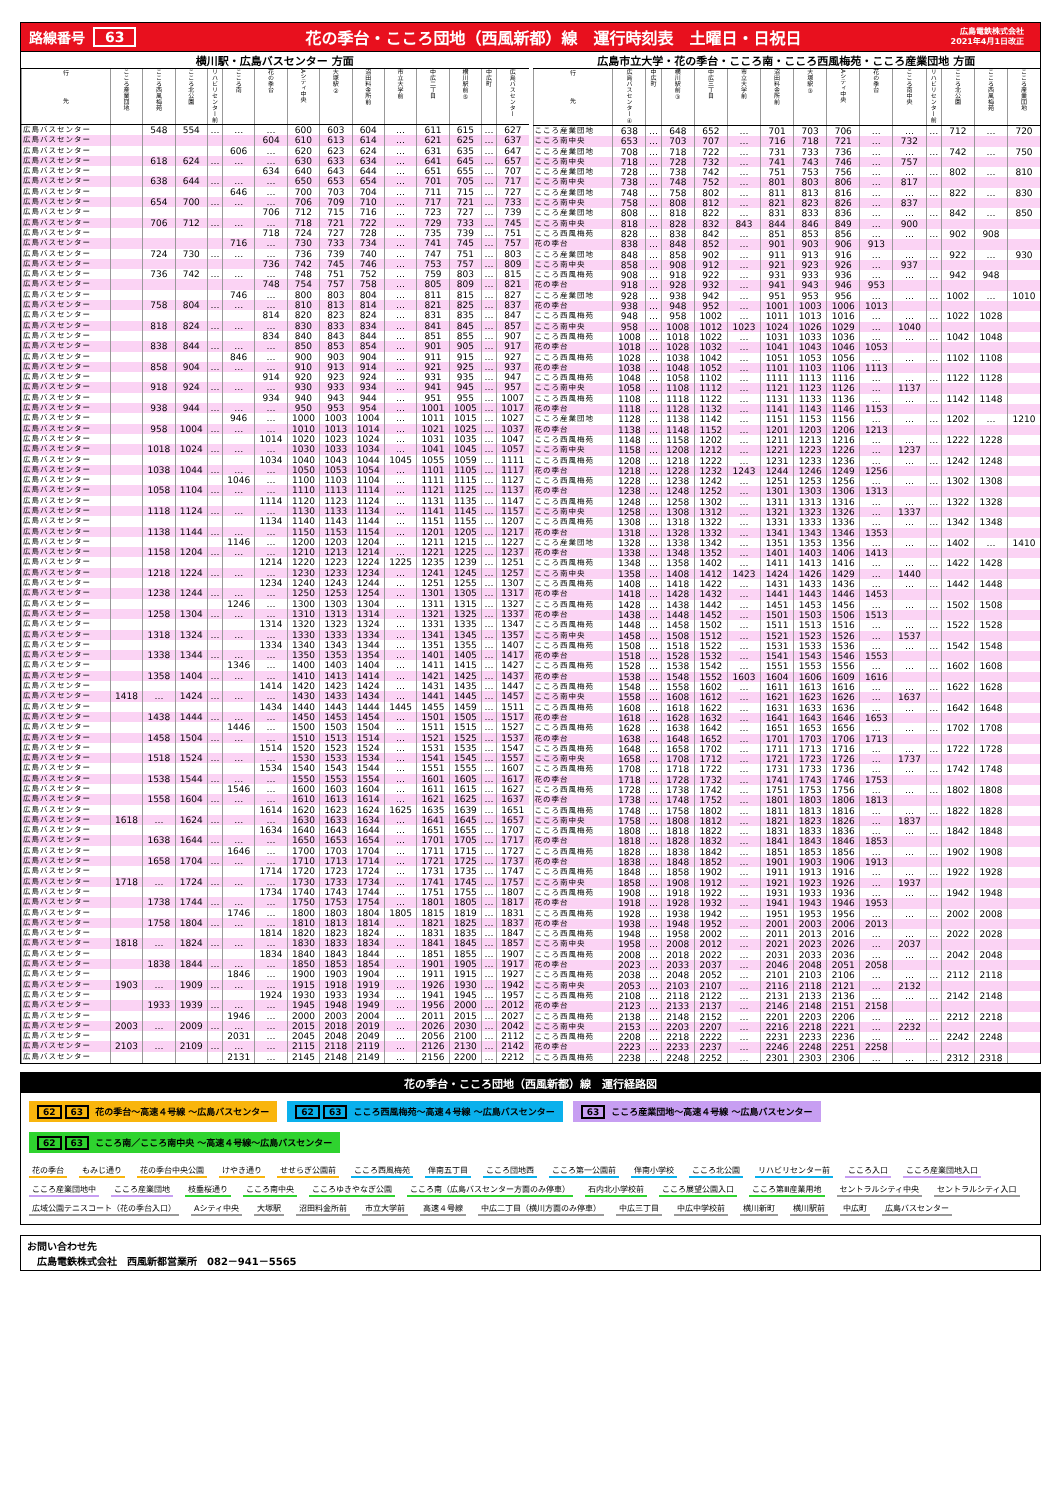路線番号 63 花の季台・こころ団地（西風新都）線　運行時刻表　土曜日・日祝日 広島電鉄株式会社
2021年4月1日改正
横川駅・広島バスセンター 方面
| 行 先 | こころ産業団地 | こころ西風梅苑 | こころ北公園 | リハビリセンター前 | こころ南 | 花の季台 | Aシティ中央 | 大塚駅② | 沼田料金所前 | 市立大学前 | 中広二丁目 | 横川駅前⑤ | 中広町 | 広島バスセンター |
| --- | --- | --- | --- | --- | --- | --- | --- | --- | --- | --- | --- | --- | --- | --- |
| 広島バスセンター | | 548 | 554 | … | … | … | 600 | 603 | 604 | … | 611 | 615 | … | 627 |
| 広島バスセンター | | | | | | 604 | 610 | 613 | 614 | … | 621 | 625 | … | 637 |
| 広島バスセンター | | | | | 606 | … | 620 | 623 | 624 | … | 631 | 635 | … | 647 |
| 広島バスセンター | | 618 | 624 | … | … | … | 630 | 633 | 634 | … | 641 | 645 | … | 657 |
| 広島バスセンター | | | | | | 634 | 640 | 643 | 644 | … | 651 | 655 | … | 707 |
| 広島バスセンター | | 638 | 644 | … | … | … | 650 | 653 | 654 | … | 701 | 705 | … | 717 |
| 広島バスセンター | | | | | 646 | … | 700 | 703 | 704 | … | 711 | 715 | … | 727 |
| 広島バスセンター | | 654 | 700 | … | … | … | 706 | 709 | 710 | … | 717 | 721 | … | 733 |
| 広島バスセンター | | | | | | 706 | 712 | 715 | 716 | … | 723 | 727 | … | 739 |
| 広島バスセンター | | 706 | 712 | … | … | … | 718 | 721 | 722 | … | 729 | 733 | … | 745 |
| 広島バスセンター | | | | | | 718 | 724 | 727 | 728 | … | 735 | 739 | … | 751 |
| 広島バスセンター | | | | | 716 | … | 730 | 733 | 734 | … | 741 | 745 | … | 757 |
| 広島バスセンター | | 724 | 730 | … | … | … | 736 | 739 | 740 | … | 747 | 751 | … | 803 |
| 広島バスセンター | | | | | | 736 | 742 | 745 | 746 | … | 753 | 757 | … | 809 |
| 広島バスセンター | | 736 | 742 | … | … | … | 748 | 751 | 752 | … | 759 | 803 | … | 815 |
| 広島バスセンター | | | | | | 748 | 754 | 757 | 758 | … | 805 | 809 | … | 821 |
| 広島バスセンター | | | | | 746 | … | 800 | 803 | 804 | … | 811 | 815 | … | 827 |
| 広島バスセンター | | 758 | 804 | … | … | … | 810 | 813 | 814 | … | 821 | 825 | … | 837 |
| 広島バスセンター | | | | | | 814 | 820 | 823 | 824 | … | 831 | 835 | … | 847 |
| 広島バスセンター | | 818 | 824 | … | … | … | 830 | 833 | 834 | … | 841 | 845 | … | 857 |
| 広島バスセンター | | | | | | 834 | 840 | 843 | 844 | … | 851 | 855 | … | 907 |
| 広島バスセンター | | 838 | 844 | … | … | … | 850 | 853 | 854 | … | 901 | 905 | … | 917 |
| 広島バスセンター | | | | | 846 | … | 900 | 903 | 904 | … | 911 | 915 | … | 927 |
| 広島バスセンター | | 858 | 904 | … | … | … | 910 | 913 | 914 | … | 921 | 925 | … | 937 |
| 広島バスセンター | | | | | | 914 | 920 | 923 | 924 | … | 931 | 935 | … | 947 |
| 広島バスセンター | | 918 | 924 | … | … | … | 930 | 933 | 934 | … | 941 | 945 | … | 957 |
| 広島バスセンター | | | | | | 934 | 940 | 943 | 944 | … | 951 | 955 | … | 1007 |
| 広島バスセンター | | 938 | 944 | … | … | … | 950 | 953 | 954 | … | 1001 | 1005 | … | 1017 |
| 広島バスセンター | | | | | 946 | … | 1000 | 1003 | 1004 | … | 1011 | 1015 | … | 1027 |
| 広島バスセンター | | 958 | 1004 | … | … | … | 1010 | 1013 | 1014 | … | 1021 | 1025 | … | 1037 |
| 広島バスセンター | | | | | | 1014 | 1020 | 1023 | 1024 | … | 1031 | 1035 | … | 1047 |
| 広島バスセンター | | 1018 | 1024 | … | … | … | 1030 | 1033 | 1034 | … | 1041 | 1045 | … | 1057 |
| 広島バスセンター | | | | | | 1034 | 1040 | 1043 | 1044 | 1045 | 1055 | 1059 | … | 1111 |
| 広島バスセンター | | 1038 | 1044 | … | … | … | 1050 | 1053 | 1054 | … | 1101 | 1105 | … | 1117 |
| 広島バスセンター | | | | | 1046 | … | 1100 | 1103 | 1104 | … | 1111 | 1115 | … | 1127 |
| 広島バスセンター | | 1058 | 1104 | … | … | … | 1110 | 1113 | 1114 | … | 1121 | 1125 | … | 1137 |
| 広島バスセンター | | | | | | 1114 | 1120 | 1123 | 1124 | … | 1131 | 1135 | … | 1147 |
| 広島バスセンター | | 1118 | 1124 | … | … | … | 1130 | 1133 | 1134 | … | 1141 | 1145 | … | 1157 |
| 広島バスセンター | | | | | | 1134 | 1140 | 1143 | 1144 | … | 1151 | 1155 | … | 1207 |
| 広島バスセンター | | 1138 | 1144 | … | … | … | 1150 | 1153 | 1154 | … | 1201 | 1205 | … | 1217 |
| 広島バスセンター | | | | | 1146 | … | 1200 | 1203 | 1204 | … | 1211 | 1215 | … | 1227 |
| 広島バスセンター | | 1158 | 1204 | … | … | … | 1210 | 1213 | 1214 | … | 1221 | 1225 | … | 1237 |
| 広島バスセンター | | | | | | 1214 | 1220 | 1223 | 1224 | 1225 | 1235 | 1239 | … | 1251 |
| 広島バスセンター | | 1218 | 1224 | … | … | … | 1230 | 1233 | 1234 | … | 1241 | 1245 | … | 1257 |
| 広島バスセンター | | | | | | 1234 | 1240 | 1243 | 1244 | … | 1251 | 1255 | … | 1307 |
| 広島バスセンター | | 1238 | 1244 | … | … | … | 1250 | 1253 | 1254 | … | 1301 | 1305 | … | 1317 |
| 広島バスセンター | | | | | 1246 | … | 1300 | 1303 | 1304 | … | 1311 | 1315 | … | 1327 |
| 広島バスセンター | | 1258 | 1304 | … | … | … | 1310 | 1313 | 1314 | … | 1321 | 1325 | … | 1337 |
| 広島バスセンター | | | | | | 1314 | 1320 | 1323 | 1324 | … | 1331 | 1335 | … | 1347 |
| 広島バスセンター | | 1318 | 1324 | … | … | … | 1330 | 1333 | 1334 | … | 1341 | 1345 | … | 1357 |
| 広島バスセンター | | | | | | 1334 | 1340 | 1343 | 1344 | … | 1351 | 1355 | … | 1407 |
| 広島バスセンター | | 1338 | 1344 | … | … | … | 1350 | 1353 | 1354 | … | 1401 | 1405 | … | 1417 |
| 広島バスセンター | | | | | 1346 | … | 1400 | 1403 | 1404 | … | 1411 | 1415 | … | 1427 |
| 広島バスセンター | | 1358 | 1404 | … | … | … | 1410 | 1413 | 1414 | … | 1421 | 1425 | … | 1437 |
| 広島バスセンター | | | | | | 1414 | 1420 | 1423 | 1424 | … | 1431 | 1435 | … | 1447 |
| 広島バスセンター | 1418 | … | 1424 | … | … | … | 1430 | 1433 | 1434 | … | 1441 | 1445 | … | 1457 |
| 広島バスセンター | | | | | | 1434 | 1440 | 1443 | 1444 | 1445 | 1455 | 1459 | … | 1511 |
| 広島バスセンター | | 1438 | 1444 | … | … | … | 1450 | 1453 | 1454 | … | 1501 | 1505 | … | 1517 |
| 広島バスセンター | | | | | 1446 | … | 1500 | 1503 | 1504 | … | 1511 | 1515 | … | 1527 |
| 広島バスセンター | | 1458 | 1504 | … | … | … | 1510 | 1513 | 1514 | … | 1521 | 1525 | … | 1537 |
| 広島バスセンター | | | | | | 1514 | 1520 | 1523 | 1524 | … | 1531 | 1535 | … | 1547 |
| 広島バスセンター | | 1518 | 1524 | … | … | … | 1530 | 1533 | 1534 | … | 1541 | 1545 | … | 1557 |
| 広島バスセンター | | | | | | 1534 | 1540 | 1543 | 1544 | … | 1551 | 1555 | … | 1607 |
| 広島バスセンター | | 1538 | 1544 | … | … | … | 1550 | 1553 | 1554 | … | 1601 | 1605 | … | 1617 |
| 広島バスセンター | | | | | 1546 | … | 1600 | 1603 | 1604 | … | 1611 | 1615 | … | 1627 |
| 広島バスセンター | | 1558 | 1604 | … | … | … | 1610 | 1613 | 1614 | … | 1621 | 1625 | … | 1637 |
| 広島バスセンター | | | | | | 1614 | 1620 | 1623 | 1624 | 1625 | 1635 | 1639 | … | 1651 |
| 広島バスセンター | 1618 | … | 1624 | … | … | … | 1630 | 1633 | 1634 | … | 1641 | 1645 | … | 1657 |
| 広島バスセンター | | | | | | 1634 | 1640 | 1643 | 1644 | … | 1651 | 1655 | … | 1707 |
| 広島バスセンター | | 1638 | 1644 | … | … | … | 1650 | 1653 | 1654 | … | 1701 | 1705 | … | 1717 |
| 広島バスセンター | | | | | 1646 | … | 1700 | 1703 | 1704 | … | 1711 | 1715 | … | 1727 |
| 広島バスセンター | | 1658 | 1704 | … | … | … | 1710 | 1713 | 1714 | … | 1721 | 1725 | … | 1737 |
| 広島バスセンター | | | | | | 1714 | 1720 | 1723 | 1724 | … | 1731 | 1735 | … | 1747 |
| 広島バスセンター | 1718 | … | 1724 | … | … | … | 1730 | 1733 | 1734 | … | 1741 | 1745 | … | 1757 |
| 広島バスセンター | | | | | | 1734 | 1740 | 1743 | 1744 | … | 1751 | 1755 | … | 1807 |
| 広島バスセンター | | 1738 | 1744 | … | … | … | 1750 | 1753 | 1754 | … | 1801 | 1805 | … | 1817 |
| 広島バスセンター | | | | | 1746 | … | 1800 | 1803 | 1804 | 1805 | 1815 | 1819 | … | 1831 |
| 広島バスセンター | | 1758 | 1804 | … | … | … | 1810 | 1813 | 1814 | … | 1821 | 1825 | … | 1837 |
| 広島バスセンター | | | | | | 1814 | 1820 | 1823 | 1824 | … | 1831 | 1835 | … | 1847 |
| 広島バスセンター | 1818 | … | 1824 | … | … | … | 1830 | 1833 | 1834 | … | 1841 | 1845 | … | 1857 |
| 広島バスセンター | | | | | | 1834 | 1840 | 1843 | 1844 | … | 1851 | 1855 | … | 1907 |
| 広島バスセンター | | 1838 | 1844 | … | … | … | 1850 | 1853 | 1854 | … | 1901 | 1905 | … | 1917 |
| 広島バスセンター | | | | | 1846 | … | 1900 | 1903 | 1904 | … | 1911 | 1915 | … | 1927 |
| 広島バスセンター | 1903 | … | 1909 | … | … | … | 1915 | 1918 | 1919 | … | 1926 | 1930 | … | 1942 |
| 広島バスセンター | | | | | | 1924 | 1930 | 1933 | 1934 | … | 1941 | 1945 | … | 1957 |
| 広島バスセンター | | 1933 | 1939 | … | … | … | 1945 | 1948 | 1949 | … | 1956 | 2000 | … | 2012 |
| 広島バスセンター | | | | | 1946 | … | 2000 | 2003 | 2004 | … | 2011 | 2015 | … | 2027 |
| 広島バスセンター | 2003 | … | 2009 | … | … | … | 2015 | 2018 | 2019 | … | 2026 | 2030 | … | 2042 |
| 広島バスセンター | | | | | 2031 | … | 2045 | 2048 | 2049 | … | 2056 | 2100 | … | 2112 |
| 広島バスセンター | 2103 | … | 2109 | … | … | … | 2115 | 2118 | 2119 | … | 2126 | 2130 | … | 2142 |
| 広島バスセンター | | | | | 2131 | … | 2145 | 2148 | 2149 | … | 2156 | 2200 | … | 2212 |
広島市立大学・花の季台・こころ南・こころ西風梅苑・こころ産業団地 方面
| 行 先 | 広島バスセンター④ | 中広町 | 横川駅前③ | 中広三丁目 | 市立大学前 | 沼田料金所前 | 大塚駅③ | Aシティ中央 | 花の季台 | こころ南中央 | リハビリセンター前 | こころ北公園 | こころ西風梅苑 | こころ産業団地 |
| --- | --- | --- | --- | --- | --- | --- | --- | --- | --- | --- | --- | --- | --- | --- |
| こころ産業団地 | 638 | … | 648 | 652 | … | 701 | 703 | 706 | … | … | … | 712 | … | 720 |
| こころ南中央 | 653 | … | 703 | 707 | … | 716 | 718 | 721 | … | 732 | | | | |
| こころ産業団地 | 708 | … | 718 | 722 | … | 731 | 733 | 736 | … | … | … | 742 | … | 750 |
| こころ南中央 | 718 | … | 728 | 732 | … | 741 | 743 | 746 | … | 757 | | | | |
| こころ産業団地 | 728 | … | 738 | 742 | … | 751 | 753 | 756 | … | … | … | 802 | … | 810 |
| こころ南中央 | 738 | … | 748 | 752 | … | 801 | 803 | 806 | … | 817 | | | | |
| こころ産業団地 | 748 | … | 758 | 802 | … | 811 | 813 | 816 | … | … | … | 822 | … | 830 |
| こころ南中央 | 758 | … | 808 | 812 | … | 821 | 823 | 826 | … | 837 | | | | |
| こころ産業団地 | 808 | … | 818 | 822 | … | 831 | 833 | 836 | … | … | … | 842 | … | 850 |
| こころ南中央 | 818 | … | 828 | 832 | 843 | 844 | 846 | 849 | … | 900 | | | | |
| こころ西風梅苑 | 828 | … | 838 | 842 | … | 851 | 853 | 856 | … | … | … | 902 | 908 | |
| 花の季台 | 838 | … | 848 | 852 | … | 901 | 903 | 906 | 913 | | | | | |
| こころ産業団地 | 848 | … | 858 | 902 | … | 911 | 913 | 916 | … | … | … | 922 | … | 930 |
| こころ南中央 | 858 | … | 908 | 912 | … | 921 | 923 | 926 | … | 937 | | | | |
| こころ西風梅苑 | 908 | … | 918 | 922 | … | 931 | 933 | 936 | … | … | … | 942 | 948 | |
| 花の季台 | 918 | … | 928 | 932 | … | 941 | 943 | 946 | 953 | | | | | |
| こころ産業団地 | 928 | … | 938 | 942 | … | 951 | 953 | 956 | … | … | … | 1002 | … | 1010 |
| 花の季台 | 938 | … | 948 | 952 | … | 1001 | 1003 | 1006 | 1013 | | | | | |
| こころ西風梅苑 | 948 | … | 958 | 1002 | … | 1011 | 1013 | 1016 | … | … | … | 1022 | 1028 | |
| こころ南中央 | 958 | … | 1008 | 1012 | 1023 | 1024 | 1026 | 1029 | … | 1040 | | | | |
| こころ西風梅苑 | 1008 | … | 1018 | 1022 | … | 1031 | 1033 | 1036 | … | … | … | 1042 | 1048 | |
| 花の季台 | 1018 | … | 1028 | 1032 | … | 1041 | 1043 | 1046 | 1053 | | | | | |
| こころ西風梅苑 | 1028 | … | 1038 | 1042 | … | 1051 | 1053 | 1056 | … | … | … | 1102 | 1108 | |
| 花の季台 | 1038 | … | 1048 | 1052 | … | 1101 | 1103 | 1106 | 1113 | | | | | |
| こころ西風梅苑 | 1048 | … | 1058 | 1102 | … | 1111 | 1113 | 1116 | … | … | … | 1122 | 1128 | |
| こころ南中央 | 1058 | … | 1108 | 1112 | … | 1121 | 1123 | 1126 | … | 1137 | | | | |
| こころ西風梅苑 | 1108 | … | 1118 | 1122 | … | 1131 | 1133 | 1136 | … | … | … | 1142 | 1148 | |
| 花の季台 | 1118 | … | 1128 | 1132 | … | 1141 | 1143 | 1146 | 1153 | | | | | |
| こころ産業団地 | 1128 | … | 1138 | 1142 | … | 1151 | 1153 | 1156 | … | … | … | 1202 | … | 1210 |
| 花の季台 | 1138 | … | 1148 | 1152 | … | 1201 | 1203 | 1206 | 1213 | | | | | |
| こころ西風梅苑 | 1148 | … | 1158 | 1202 | … | 1211 | 1213 | 1216 | … | … | … | 1222 | 1228 | |
| こころ南中央 | 1158 | … | 1208 | 1212 | … | 1221 | 1223 | 1226 | … | 1237 | | | | |
| こころ西風梅苑 | 1208 | … | 1218 | 1222 | … | 1231 | 1233 | 1236 | … | … | … | 1242 | 1248 | |
| 花の季台 | 1218 | … | 1228 | 1232 | 1243 | 1244 | 1246 | 1249 | 1256 | | | | | |
| こころ西風梅苑 | 1228 | … | 1238 | 1242 | … | 1251 | 1253 | 1256 | … | … | … | 1302 | 1308 | |
| 花の季台 | 1238 | … | 1248 | 1252 | … | 1301 | 1303 | 1306 | 1313 | | | | | |
| こころ西風梅苑 | 1248 | … | 1258 | 1302 | … | 1311 | 1313 | 1316 | … | … | … | 1322 | 1328 | |
| こころ南中央 | 1258 | … | 1308 | 1312 | … | 1321 | 1323 | 1326 | … | 1337 | | | | |
| こころ西風梅苑 | 1308 | … | 1318 | 1322 | … | 1331 | 1333 | 1336 | … | … | … | 1342 | 1348 | |
| 花の季台 | 1318 | … | 1328 | 1332 | … | 1341 | 1343 | 1346 | 1353 | | | | | |
| こころ産業団地 | 1328 | … | 1338 | 1342 | … | 1351 | 1353 | 1356 | … | … | … | 1402 | … | 1410 |
| 花の季台 | 1338 | … | 1348 | 1352 | … | 1401 | 1403 | 1406 | 1413 | | | | | |
| こころ西風梅苑 | 1348 | … | 1358 | 1402 | … | 1411 | 1413 | 1416 | … | … | … | 1422 | 1428 | |
| こころ南中央 | 1358 | … | 1408 | 1412 | 1423 | 1424 | 1426 | 1429 | … | 1440 | | | | |
| こころ西風梅苑 | 1408 | … | 1418 | 1422 | … | 1431 | 1433 | 1436 | … | … | … | 1442 | 1448 | |
| 花の季台 | 1418 | … | 1428 | 1432 | … | 1441 | 1443 | 1446 | 1453 | | | | | |
| こころ西風梅苑 | 1428 | … | 1438 | 1442 | … | 1451 | 1453 | 1456 | … | … | … | 1502 | 1508 | |
| 花の季台 | 1438 | … | 1448 | 1452 | … | 1501 | 1503 | 1506 | 1513 | | | | | |
| こころ西風梅苑 | 1448 | … | 1458 | 1502 | … | 1511 | 1513 | 1516 | … | … | … | 1522 | 1528 | |
| こころ南中央 | 1458 | … | 1508 | 1512 | … | 1521 | 1523 | 1526 | … | 1537 | | | | |
| こころ西風梅苑 | 1508 | … | 1518 | 1522 | … | 1531 | 1533 | 1536 | … | … | … | 1542 | 1548 | |
| 花の季台 | 1518 | … | 1528 | 1532 | … | 1541 | 1543 | 1546 | 1553 | | | | | |
| こころ西風梅苑 | 1528 | … | 1538 | 1542 | … | 1551 | 1553 | 1556 | … | … | … | 1602 | 1608 | |
| 花の季台 | 1538 | … | 1548 | 1552 | 1603 | 1604 | 1606 | 1609 | 1616 | | | | | |
| こころ西風梅苑 | 1548 | … | 1558 | 1602 | … | 1611 | 1613 | 1616 | … | … | … | 1622 | 1628 | |
| こころ南中央 | 1558 | … | 1608 | 1612 | … | 1621 | 1623 | 1626 | … | 1637 | | | | |
| こころ西風梅苑 | 1608 | … | 1618 | 1622 | … | 1631 | 1633 | 1636 | … | … | … | 1642 | 1648 | |
| 花の季台 | 1618 | … | 1628 | 1632 | … | 1641 | 1643 | 1646 | 1653 | | | | | |
| こころ西風梅苑 | 1628 | … | 1638 | 1642 | … | 1651 | 1653 | 1656 | … | … | … | 1702 | 1708 | |
| 花の季台 | 1638 | … | 1648 | 1652 | … | 1701 | 1703 | 1706 | 1713 | | | | | |
| こころ西風梅苑 | 1648 | … | 1658 | 1702 | … | 1711 | 1713 | 1716 | … | … | … | 1722 | 1728 | |
| こころ南中央 | 1658 | … | 1708 | 1712 | … | 1721 | 1723 | 1726 | … | 1737 | | | | |
| こころ西風梅苑 | 1708 | … | 1718 | 1722 | … | 1731 | 1733 | 1736 | … | … | … | 1742 | 1748 | |
| 花の季台 | 1718 | … | 1728 | 1732 | … | 1741 | 1743 | 1746 | 1753 | | | | | |
| こころ西風梅苑 | 1728 | … | 1738 | 1742 | … | 1751 | 1753 | 1756 | … | … | … | 1802 | 1808 | |
| 花の季台 | 1738 | … | 1748 | 1752 | … | 1801 | 1803 | 1806 | 1813 | | | | | |
| こころ西風梅苑 | 1748 | … | 1758 | 1802 | … | 1811 | 1813 | 1816 | … | … | … | 1822 | 1828 | |
| こころ南中央 | 1758 | … | 1808 | 1812 | … | 1821 | 1823 | 1826 | … | 1837 | | | | |
| こころ西風梅苑 | 1808 | … | 1818 | 1822 | … | 1831 | 1833 | 1836 | … | … | … | 1842 | 1848 | |
| 花の季台 | 1818 | … | 1828 | 1832 | … | 1841 | 1843 | 1846 | 1853 | | | | | |
| こころ西風梅苑 | 1828 | … | 1838 | 1842 | … | 1851 | 1853 | 1856 | … | … | … | 1902 | 1908 | |
| 花の季台 | 1838 | … | 1848 | 1852 | … | 1901 | 1903 | 1906 | 1913 | | | | | |
| こころ西風梅苑 | 1848 | … | 1858 | 1902 | … | 1911 | 1913 | 1916 | … | … | … | 1922 | 1928 | |
| こころ南中央 | 1858 | … | 1908 | 1912 | … | 1921 | 1923 | 1926 | … | 1937 | | | | |
| こころ西風梅苑 | 1908 | … | 1918 | 1922 | … | 1931 | 1933 | 1936 | … | … | … | 1942 | 1948 | |
| 花の季台 | 1918 | … | 1928 | 1932 | … | 1941 | 1943 | 1946 | 1953 | | | | | |
| こころ西風梅苑 | 1928 | … | 1938 | 1942 | … | 1951 | 1953 | 1956 | … | … | … | 2002 | 2008 | |
| 花の季台 | 1938 | … | 1948 | 1952 | … | 2001 | 2003 | 2006 | 2013 | | | | | |
| こころ西風梅苑 | 1948 | … | 1958 | 2002 | … | 2011 | 2013 | 2016 | … | … | … | 2022 | 2028 | |
| こころ南中央 | 1958 | … | 2008 | 2012 | … | 2021 | 2023 | 2026 | … | 2037 | | | | |
| こころ西風梅苑 | 2008 | … | 2018 | 2022 | … | 2031 | 2033 | 2036 | … | … | … | 2042 | 2048 | |
| 花の季台 | 2023 | … | 2033 | 2037 | … | 2046 | 2048 | 2051 | 2058 | | | | | |
| こころ西風梅苑 | 2038 | … | 2048 | 2052 | … | 2101 | 2103 | 2106 | … | … | … | 2112 | 2118 | |
| こころ南中央 | 2053 | … | 2103 | 2107 | … | 2116 | 2118 | 2121 | … | 2132 | | | | |
| こころ西風梅苑 | 2108 | … | 2118 | 2122 | … | 2131 | 2133 | 2136 | … | … | … | 2142 | 2148 | |
| 花の季台 | 2123 | … | 2133 | 2137 | … | 2146 | 2148 | 2151 | 2158 | | | | | |
| こころ西風梅苑 | 2138 | … | 2148 | 2152 | … | 2201 | 2203 | 2206 | … | … | … | 2212 | 2218 | |
| こころ南中央 | 2153 | … | 2203 | 2207 | … | 2216 | 2218 | 2221 | … | 2232 | | | | |
| こころ西風梅苑 | 2208 | … | 2218 | 2222 | … | 2231 | 2233 | 2236 | … | … | … | 2242 | 2248 | |
| 花の季台 | 2223 | … | 2233 | 2237 | … | 2246 | 2248 | 2251 | 2258 | | | | | |
| こころ西風梅苑 | 2238 | … | 2248 | 2252 | … | 2301 | 2303 | 2306 | … | … | … | 2312 | 2318 | |
花の季台・こころ団地（西風新都）線　運行経路図
62 63 花の季台～高速４号線 ～広島バスセンター
62 63 こころ西風梅苑～高速４号線 ～広島バスセンター
63 こころ産業団地～高速４号線 ～広島バスセンター
62 63 こころ南／こころ南中央 ～高速４号線～広島バスセンター
花の季台 もみじ通り 花の季台中央公園 けやき通り せせらぎ公園前 こころ西風梅苑 伴南五丁目 こころ団地西 こころ第一公園前 伴南小学校 こころ北公園 リハビリセンター前 こころ入口 こころ産業団地入口 こころ産業団地中 こころ産業団地 枝垂桜通り こころ南中央 こころゆきやなぎ公園 こころ南（広島バスセンター方面のみ停車） 石内北小学校前 こころ展望公園入口 こころ第Ⅲ産業用地 セントラルシティ中央 セントラルシティ入口 広域公園テニスコート（花の季台入口） Aシティ中央 大塚駅 沼田料金所前 市立大学前 高速４号線 中広二丁目（横川方面のみ停車） 中広三丁目 中広中学校前 横川新町 横川駅前 中広町 広島バスセンター
お問い合わせ先
　広島電鉄株式会社　西風新都営業所　082－941－5565